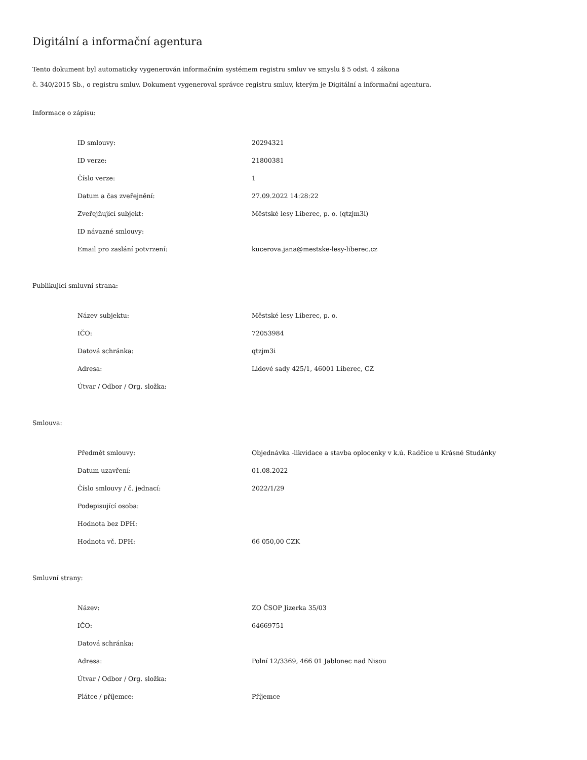Digitální a informační agentura
Tento dokument byl automaticky vygenerován informačním systémem registru smluv ve smyslu § 5 odst. 4 zákona
č. 340/2015 Sb., o registru smluv. Dokument vygeneroval správce registru smluv, kterým je Digitální a informační agentura.
Informace o zápisu:
| ID smlouvy: | 20294321 |
| ID verze: | 21800381 |
| Číslo verze: | 1 |
| Datum a čas zveřejnění: | 27.09.2022 14:28:22 |
| Zveřejňující subjekt: | Městské lesy Liberec, p. o. (qtzjm3i) |
| ID návazné smlouvy: | |
| Email pro zaslání potvrzení: | kucerova.jana@mestske-lesy-liberec.cz |
Publikující smluvní strana:
| Název subjektu: | Městské lesy Liberec, p. o. |
| IČO: | 72053984 |
| Datová schránka: | qtzjm3i |
| Adresa: | Lidové sady 425/1, 46001 Liberec, CZ |
| Útvar / Odbor / Org. složka: | |
Smlouva:
| Předmět smlouvy: | Objednávka -likvidace a stavba oplocenky v k.ú. Radčice u Krásné Studánky |
| Datum uzavření: | 01.08.2022 |
| Číslo smlouvy / č. jednací: | 2022/1/29 |
| Podepisující osoba: | |
| Hodnota bez DPH: | |
| Hodnota vč. DPH: | 66 050,00 CZK |
Smluvní strany:
| Název: | ZO ČSOP Jizerka 35/03 |
| IČO: | 64669751 |
| Datová schránka: | |
| Adresa: | Polní 12/3369, 466 01 Jablonec nad Nisou |
| Útvar / Odbor / Org. složka: | |
| Plátce / příjemce: | Příjemce |